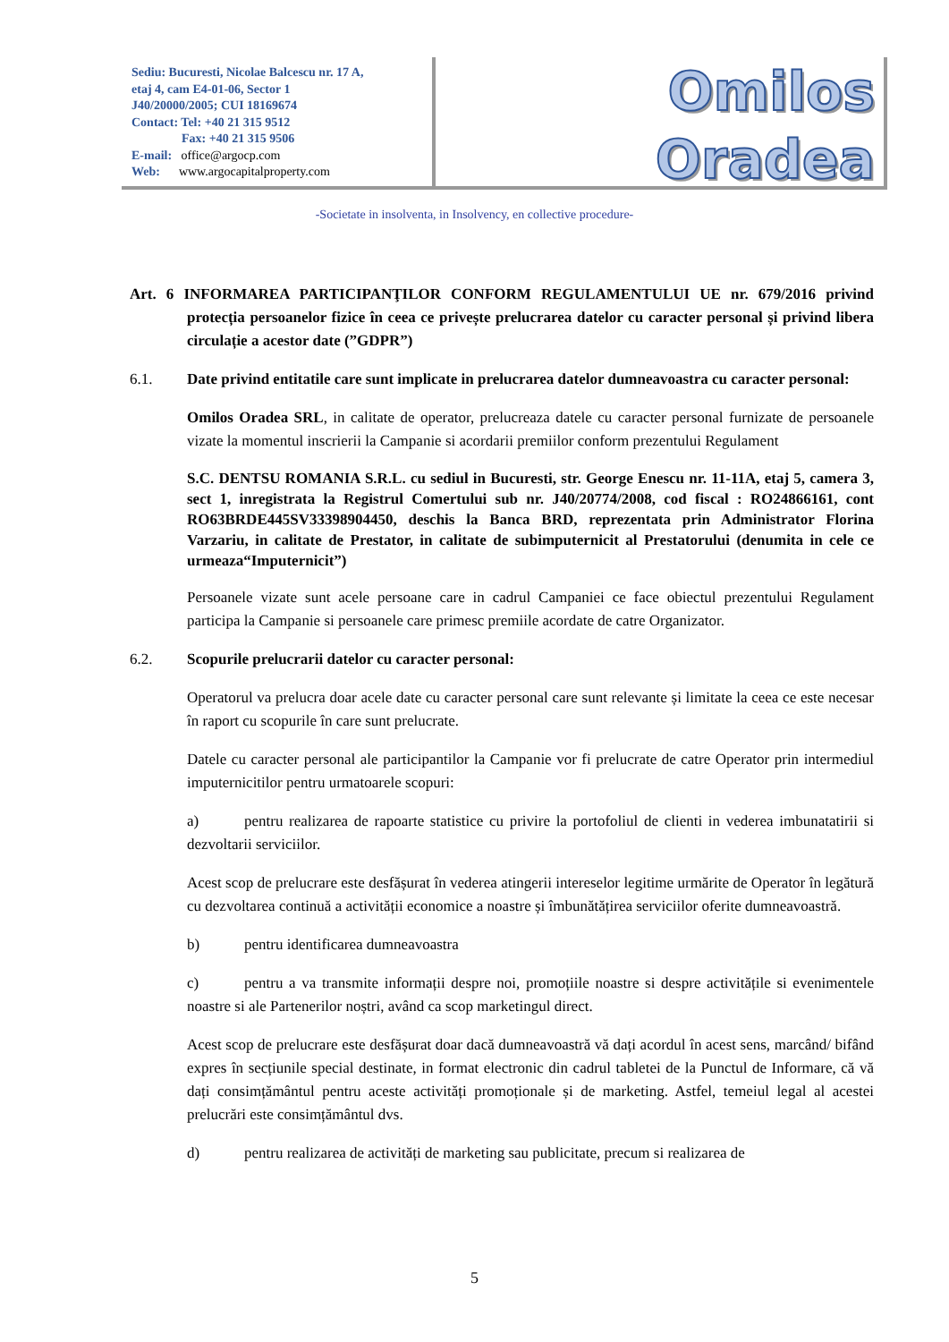Sediu: Bucuresti, Nicolae Balcescu nr. 17 A,
etaj 4, cam E4-01-06, Sector 1
J40/20000/2005; CUI 18169674
Contact: Tel: +40 21 315 9512
Fax: +40 21 315 9506
E-mail: office@argocp.com
Web: www.argocapitalproperty.com
Omilos Oradea
-Societate in insolventa, in Insolvency, en collective procedure-
Art. 6 INFORMAREA PARTICIPANŢILOR CONFORM REGULAMENTULUI UE nr. 679/2016 privind protecția persoanelor fizice în ceea ce privește prelucrarea datelor cu caracter personal și privind libera circulație a acestor date (”GDPR”)
6.1. Date privind entitatile care sunt implicate in prelucrarea datelor dumneavoastra cu caracter personal:
Omilos Oradea SRL, in calitate de operator, prelucreaza datele cu caracter personal furnizate de persoanele vizate la momentul inscrierii la Campanie si acordarii premiilor conform prezentului Regulament
S.C. DENTSU ROMANIA S.R.L. cu sediul in Bucuresti, str. George Enescu nr. 11-11A, etaj 5, camera 3, sect 1, inregistrata la Registrul Comertului sub nr. J40/20774/2008, cod fiscal : RO24866161, cont RO63BRDE445SV33398904450, deschis la Banca BRD, reprezentata prin Administrator Florina Varzariu, in calitate de Prestator, in calitate de subimputernicit al Prestatorului (denumita in cele ce urmeaza“Imputernicit”)
Persoanele vizate sunt acele persoane care in cadrul Campaniei ce face obiectul prezentului Regulament participa la Campanie si persoanele care primesc premiile acordate de catre Organizator.
6.2. Scopurile prelucrarii datelor cu caracter personal:
Operatorul va prelucra doar acele date cu caracter personal care sunt relevante și limitate la ceea ce este necesar în raport cu scopurile în care sunt prelucrate.
Datele cu caracter personal ale participantilor la Campanie vor fi prelucrate de catre Operator prin intermediul imputernicitilor pentru urmatoarele scopuri:
a) pentru realizarea de rapoarte statistice cu privire la portofoliul de clienti in vederea imbunatatirii si dezvoltarii serviciilor.
Acest scop de prelucrare este desfășurat în vederea atingerii intereselor legitime urmărite de Operator în legătură cu dezvoltarea continuă a activității economice a noastre și îmbunătățirea serviciilor oferite dumneavoastră.
b) pentru identificarea dumneavoastra
c) pentru a va transmite informații despre noi, promoțiile noastre si despre activitățile si evenimentele noastre si ale Partenerilor noștri, având ca scop marketingul direct.
Acest scop de prelucrare este desfășurat doar dacă dumneavoastră vă dați acordul în acest sens, marcând/ bifând expres în secțiunile special destinate, in format electronic din cadrul tabletei de la Punctul de Informare, că vă dați consimțământul pentru aceste activități promoționale și de marketing. Astfel, temeiul legal al acestei prelucrări este consimțământul dvs.
d) pentru realizarea de activități de marketing sau publicitate, precum si realizarea de
5